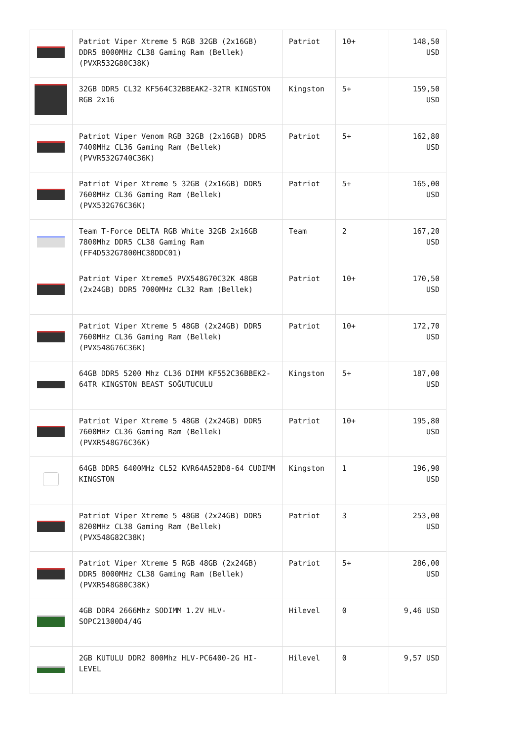| | Patriot Viper Xtreme 5 RGB 32GB (2x16GB) DDR5 8000MHz CL38 Gaming Ram (Bellek) (PVXR532G80C38K) | Patriot | 10+ | 148,50 USD |
| | 32GB DDR5 CL32 KF564C32BBEAK2-32TR KINGSTON RGB 2x16 | Kingston | 5+ | 159,50 USD |
| | Patriot Viper Venom RGB 32GB (2x16GB) DDR5 7400MHz CL36 Gaming Ram (Bellek) (PVVR532G740C36K) | Patriot | 5+ | 162,80 USD |
| | Patriot Viper Xtreme 5 32GB (2x16GB) DDR5 7600MHz CL36 Gaming Ram (Bellek) (PVX532G76C36K) | Patriot | 5+ | 165,00 USD |
| | Team T-Force DELTA RGB White 32GB 2x16GB 7800Mhz DDR5 CL38 Gaming Ram (FF4D532G7800HC38DDC01) | Team | 2 | 167,20 USD |
| | Patriot Viper Xtreme5 PVX548G70C32K 48GB (2x24GB) DDR5 7000MHz CL32 Ram (Bellek) | Patriot | 10+ | 170,50 USD |
| | Patriot Viper Xtreme 5 48GB (2x24GB) DDR5 7600MHz CL36 Gaming Ram (Bellek) (PVX548G76C36K) | Patriot | 10+ | 172,70 USD |
| | 64GB DDR5 5200 Mhz CL36 DIMM KF552C36BBEK2-64TR KINGSTON BEAST SOĞUTUCULU | Kingston | 5+ | 187,00 USD |
| | Patriot Viper Xtreme 5 48GB (2x24GB) DDR5 7600MHz CL36 Gaming Ram (Bellek) (PVXR548G76C36K) | Patriot | 10+ | 195,80 USD |
| | 64GB DDR5 6400MHz CL52 KVR64A52BD8-64 CUDIMM KINGSTON | Kingston | 1 | 196,90 USD |
| | Patriot Viper Xtreme 5 48GB (2x24GB) DDR5 8200MHz CL38 Gaming Ram (Bellek) (PVX548G82C38K) | Patriot | 3 | 253,00 USD |
| | Patriot Viper Xtreme 5 RGB 48GB (2x24GB) DDR5 8000MHz CL38 Gaming Ram (Bellek) (PVXR548G80C38K) | Patriot | 5+ | 286,00 USD |
| | 4GB DDR4 2666Mhz SODIMM 1.2V HLV-SOPC21300D4/4G | Hilevel | 0 | 9,46 USD |
| | 2GB KUTULU DDR2 800Mhz HLV-PC6400-2G HI-LEVEL | Hilevel | 0 | 9,57 USD |